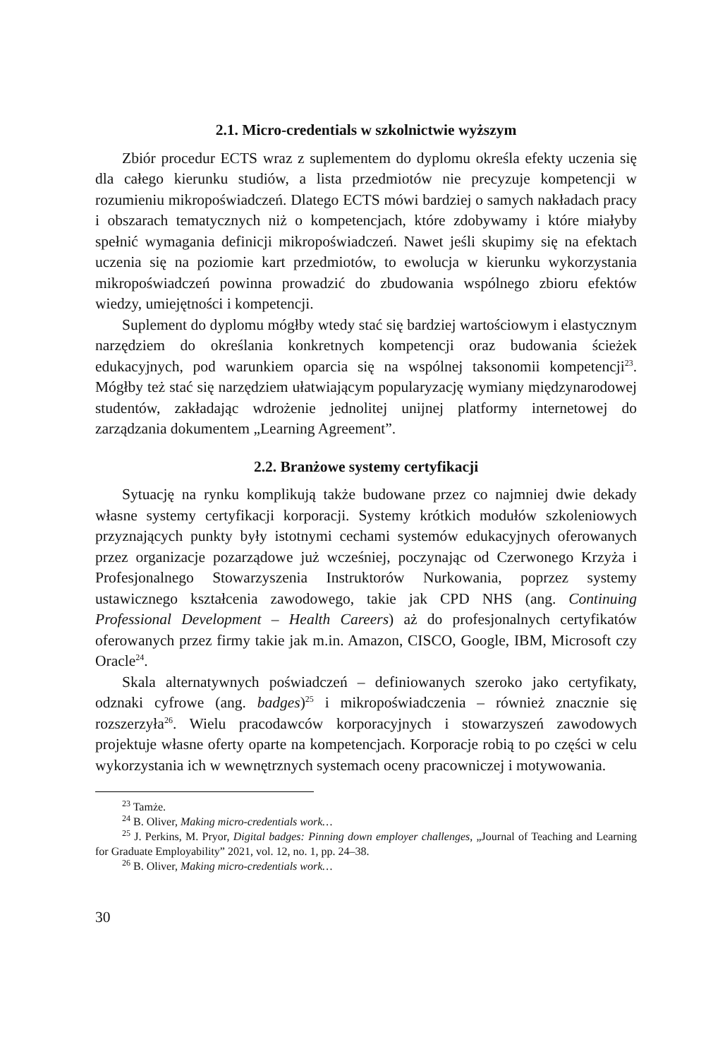2.1. Micro-credentials w szkolnictwie wyższym
Zbiór procedur ECTS wraz z suplementem do dyplomu określa efekty uczenia się dla całego kierunku studiów, a lista przedmiotów nie precyzuje kompetencji w rozumieniu mikropoświadczeń. Dlatego ECTS mówi bardziej o samych nakładach pracy i obszarach tematycznych niż o kompetencjach, które zdobywamy i które miałyby spełnić wymagania definicji mikropoświadczeń. Nawet jeśli skupimy się na efektach uczenia się na poziomie kart przedmiotów, to ewolucja w kierunku wykorzystania mikropoświadczeń powinna prowadzić do zbudowania wspólnego zbioru efektów wiedzy, umiejętności i kompetencji.
Suplement do dyplomu mógłby wtedy stać się bardziej wartościowym i elastycznym narzędziem do określania konkretnych kompetencji oraz budowania ścieżek edukacyjnych, pod warunkiem oparcia się na wspólnej taksonomii kompetencji<sup>23</sup>. Mógłby też stać się narzędziem ułatwiającym popularyzację wymiany międzynarodowej studentów, zakładając wdrożenie jednolitej unijnej platformy internetowej do zarządzania dokumentem „Learning Agreement”.
2.2. Branżowe systemy certyfikacji
Sytuację na rynku komplikują także budowane przez co najmniej dwie dekady własne systemy certyfikacji korporacji. Systemy krótkich modułów szkoleniowych przyznających punkty były istotnymi cechami systemów edukacyjnych oferowanych przez organizacje pozarządowe już wcześniej, poczynając od Czerwonego Krzyża i Profesjonalnego Stowarzyszenia Instruktorów Nurkowania, poprzez systemy ustawicznego kształcenia zawodowego, takie jak CPD NHS (ang. Continuing Professional Development – Health Careers) aż do profesjonalnych certyfikatów oferowanych przez firmy takie jak m.in. Amazon, CISCO, Google, IBM, Microsoft czy Oracle<sup>24</sup>.
Skala alternatywnych poświadczeń – definiowanych szeroko jako certyfikaty, odznaki cyfrowe (ang. badges)<sup>25</sup> i mikropoświadczenia – również znacznie się rozszerzyła<sup>26</sup>. Wielu pracodawców korporacyjnych i stowarzyszeń zawodowych projektuje własne oferty oparte na kompetencjach. Korporacje robią to po części w celu wykorzystania ich w wewnętrznych systemach oceny pracowniczej i motywowania.
<sup>23</sup> Tamże.
<sup>24</sup> B. Oliver, Making micro-credentials work…
<sup>25</sup> J. Perkins, M. Pryor, Digital badges: Pinning down employer challenges, „Journal of Teaching and Learning for Graduate Employability” 2021, vol. 12, no. 1, pp. 24–38.
<sup>26</sup> B. Oliver, Making micro-credentials work…
30